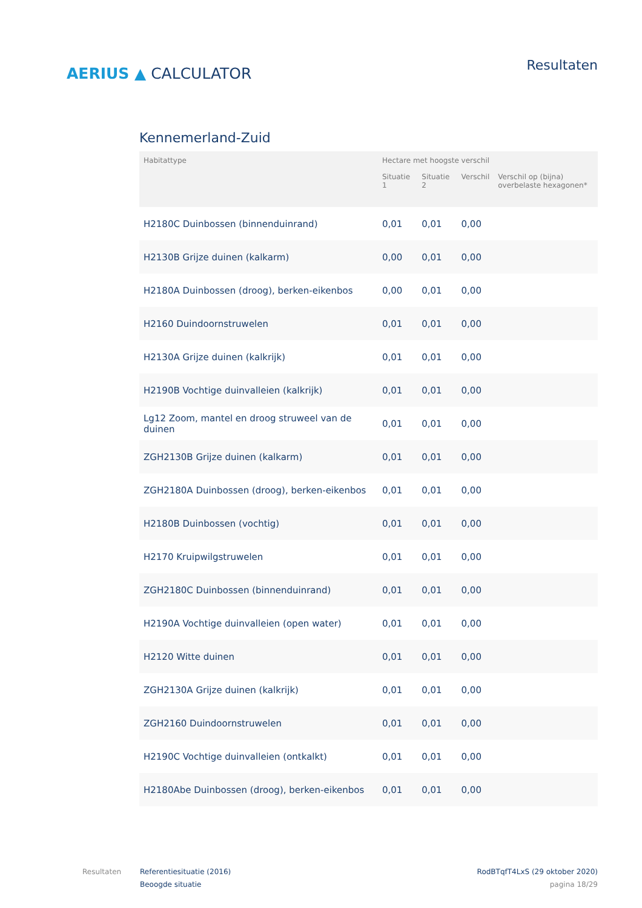AERIUS ▲ CALCULATOR
Resultaten
Kennemerland-Zuid
| Habitattype | Hectare met hoogste verschil | | | |
| --- | --- | --- | --- | --- |
| | Situatie 1 | Situatie 2 | Verschil | Verschil op (bijna) overbelaste hexagonen* |
| H2180C Duinbossen (binnenduinrand) | 0,01 | 0,01 | 0,00 | |
| H2130B Grijze duinen (kalkarm) | 0,00 | 0,01 | 0,00 | |
| H2180A Duinbossen (droog), berken-eikenbos | 0,00 | 0,01 | 0,00 | |
| H2160 Duindoornstruwelen | 0,01 | 0,01 | 0,00 | |
| H2130A Grijze duinen (kalkrijk) | 0,01 | 0,01 | 0,00 | |
| H2190B Vochtige duinvalleien (kalkrijk) | 0,01 | 0,01 | 0,00 | |
| Lg12 Zoom, mantel en droog struweel van de duinen | 0,01 | 0,01 | 0,00 | |
| ZGH2130B Grijze duinen (kalkarm) | 0,01 | 0,01 | 0,00 | |
| ZGH2180A Duinbossen (droog), berken-eikenbos | 0,01 | 0,01 | 0,00 | |
| H2180B Duinbossen (vochtig) | 0,01 | 0,01 | 0,00 | |
| H2170 Kruipwilgstruwelen | 0,01 | 0,01 | 0,00 | |
| ZGH2180C Duinbossen (binnenduinrand) | 0,01 | 0,01 | 0,00 | |
| H2190A Vochtige duinvalleien (open water) | 0,01 | 0,01 | 0,00 | |
| H2120 Witte duinen | 0,01 | 0,01 | 0,00 | |
| ZGH2130A Grijze duinen (kalkrijk) | 0,01 | 0,01 | 0,00 | |
| ZGH2160 Duindoornstruwelen | 0,01 | 0,01 | 0,00 | |
| H2190C Vochtige duinvalleien (ontkalkt) | 0,01 | 0,01 | 0,00 | |
| H2180Abe Duinbossen (droog), berken-eikenbos | 0,01 | 0,01 | 0,00 | |
Resultaten Referentiesituatie (2016)
Beoogde situatie
RodBTqfT4LxS (29 oktober 2020)
pagina 18/29